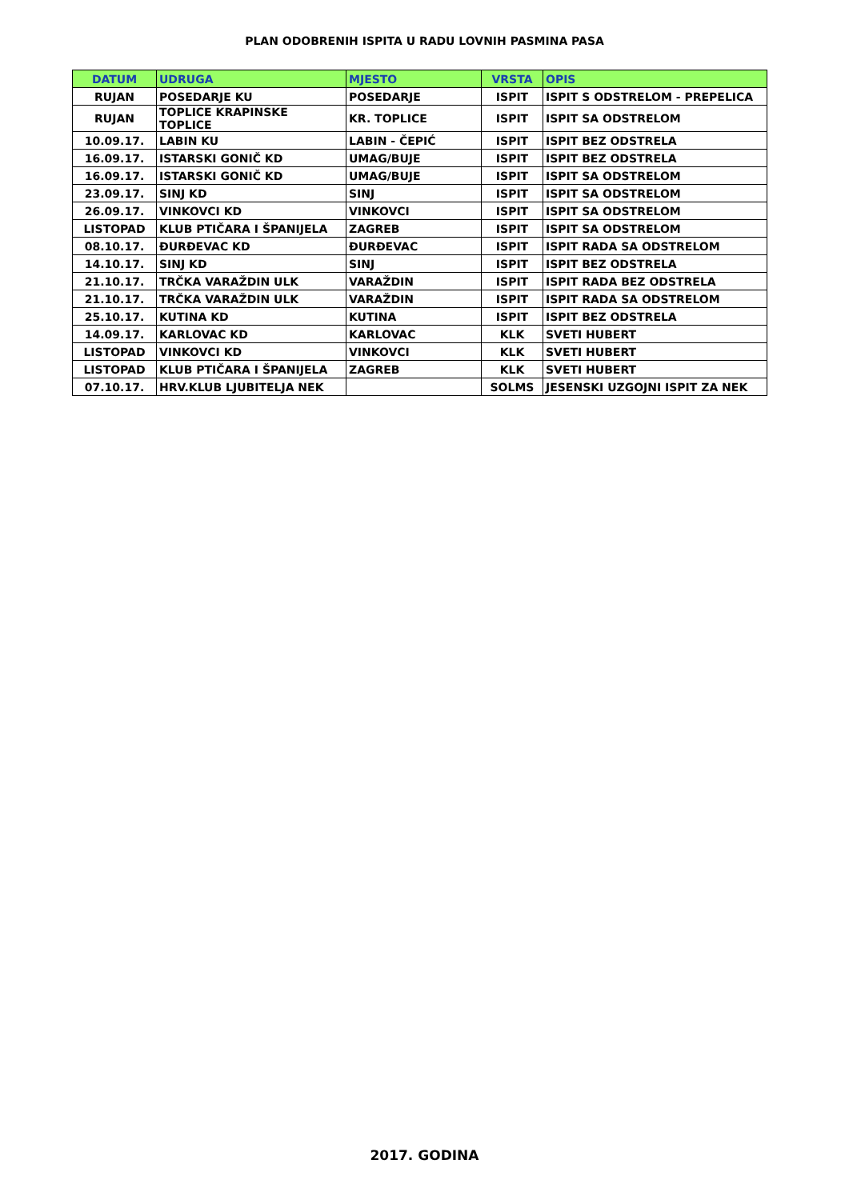PLAN ODOBRENIH ISPITA U RADU LOVNIH PASMINA PASA
| DATUM | UDRUGA | MJESTO | VRSTA | OPIS |
| --- | --- | --- | --- | --- |
| RUJAN | POSEDARJE KU | POSEDARJE | ISPIT | ISPIT S ODSTRELOM - PREPELICA |
| RUJAN | TOPLICE KRAPINSKE TOPLICE | KR. TOPLICE | ISPIT | ISPIT SA ODSTRELOM |
| 10.09.17. | LABIN KU | LABIN - ČEPIĆ | ISPIT | ISPIT BEZ ODSTRELA |
| 16.09.17. | ISTARSKI GONIČ KD | UMAG/BUJE | ISPIT | ISPIT BEZ ODSTRELA |
| 16.09.17. | ISTARSKI GONIČ KD | UMAG/BUJE | ISPIT | ISPIT SA ODSTRELOM |
| 23.09.17. | SINJ KD | SINJ | ISPIT | ISPIT SA ODSTRELOM |
| 26.09.17. | VINKOVCI KD | VINKOVCI | ISPIT | ISPIT SA ODSTRELOM |
| LISTOPAD | KLUB PTIČARA I ŠPANIJELA | ZAGREB | ISPIT | ISPIT SA ODSTRELOM |
| 08.10.17. | ĐURĐEVAC KD | ĐURĐEVAC | ISPIT | ISPIT RADA SA ODSTRELOM |
| 14.10.17. | SINJ KD | SINJ | ISPIT | ISPIT BEZ ODSTRELA |
| 21.10.17. | TRČKA VARAŽDIN ULK | VARAŽDIN | ISPIT | ISPIT RADA BEZ ODSTRELA |
| 21.10.17. | TRČKA VARAŽDIN ULK | VARAŽDIN | ISPIT | ISPIT RADA SA ODSTRELOM |
| 25.10.17. | KUTINA KD | KUTINA | ISPIT | ISPIT BEZ ODSTRELA |
| 14.09.17. | KARLOVAC KD | KARLOVAC | KLK | SVETI HUBERT |
| LISTOPAD | VINKOVCI KD | VINKOVCI | KLK | SVETI HUBERT |
| LISTOPAD | KLUB PTIČARA I ŠPANIJELA | ZAGREB | KLK | SVETI HUBERT |
| 07.10.17. | HRV.KLUB LJUBITELJA NEK | | SOLMS | JESENSKI UZGOJNI ISPIT ZA NEK |
2017. GODINA